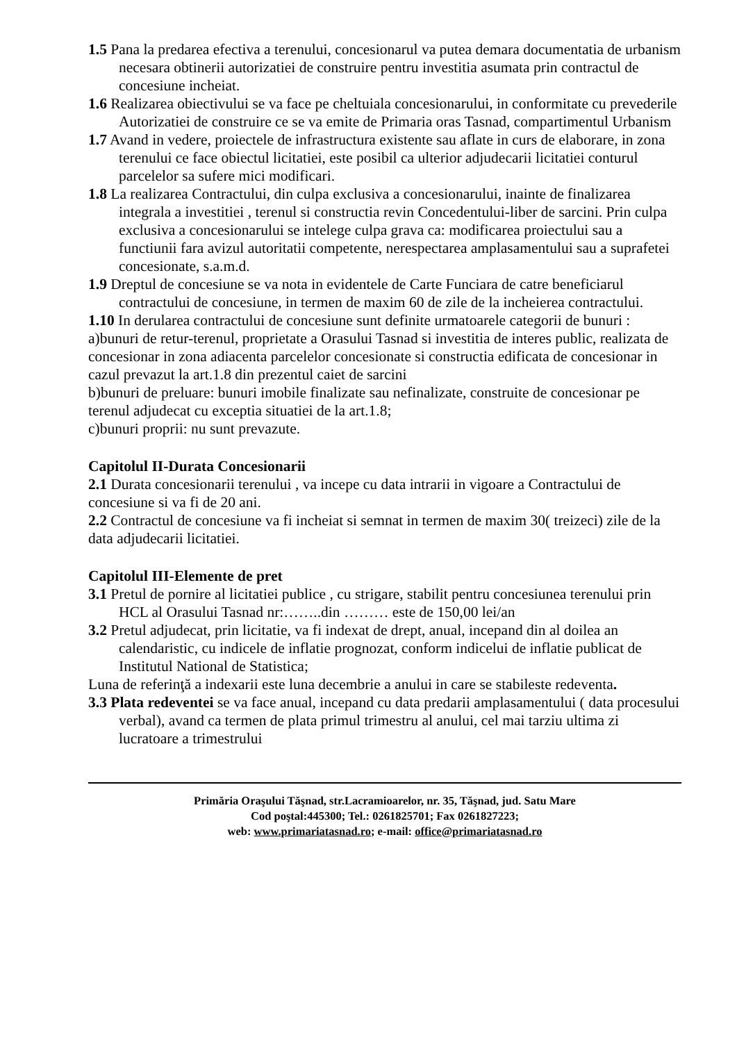1.5 Pana la predarea efectiva a terenului, concesionarul va putea demara documentatia de urbanism necesara obtinerii autorizatiei de construire pentru investitia asumata prin contractul de concesiune incheiat.
1.6 Realizarea obiectivului se va face pe cheltuiala concesionarului, in conformitate cu prevederile Autorizatiei de construire ce se va emite de Primaria oras Tasnad, compartimentul Urbanism
1.7 Avand in vedere, proiectele de infrastructura existente sau aflate in curs de elaborare, in zona terenului ce face obiectul licitatiei, este posibil ca ulterior adjudecarii licitatiei conturul parcelelor sa sufere mici modificari.
1.8 La realizarea Contractului, din culpa exclusiva a concesionarului, inainte de finalizarea integrala a investitiei , terenul si constructia revin Concedentului-liber de sarcini. Prin culpa exclusiva a concesionarului se intelege culpa grava ca: modificarea proiectului sau a functiunii fara avizul autoritatii competente, nerespectarea amplasamentului sau a suprafetei concesionate, s.a.m.d.
1.9 Dreptul de concesiune se va nota in evidentele de Carte Funciara de catre beneficiarul contractului de concesiune, in termen de maxim 60 de zile de la incheierea contractului.
1.10 In derularea contractului de concesiune sunt definite urmatoarele categorii de bunuri :
a)bunuri de retur-terenul, proprietate a Orasului Tasnad si investitia de interes public, realizata de concesionar in zona adiacenta parcelelor concesionate si constructia edificata de concesionar in cazul prevazut la art.1.8 din prezentul caiet de sarcini
b)bunuri de preluare: bunuri imobile finalizate sau nefinalizate, construite de concesionar pe terenul adjudecat cu exceptia situatiei de la art.1.8;
c)bunuri proprii: nu sunt prevazute.
Capitolul II-Durata Concesionarii
2.1 Durata concesionarii terenului , va incepe cu data intrarii in vigoare a Contractului de concesiune si va fi de 20 ani.
2.2 Contractul de concesiune va fi incheiat si semnat in termen de maxim 30( treizeci) zile de la data adjudecarii licitatiei.
Capitolul III-Elemente de pret
3.1 Pretul de pornire al licitatiei publice , cu strigare, stabilit pentru concesiunea terenului prin HCL al Orasului Tasnad nr:……..din ……… este de 150,00 lei/an
3.2 Pretul adjudecat, prin licitatie, va fi indexat de drept, anual, incepand din al doilea an calendaristic, cu indicele de inflatie prognozat, conform indicelui de inflatie publicat de Institutul National de Statistica;
Luna de referinţă a indexarii este luna decembrie a anului in care se stabileste redeventa.
3.3 Plata redeventei se va face anual, incepand cu data predarii amplasamentului ( data procesului verbal), avand ca termen de plata primul trimestru al anului, cel mai tarziu ultima zi lucratoare a trimestrului
Primăria Oraşului Tăşnad, str.Lacramioarelor, nr. 35, Tăşnad, jud. Satu Mare
Cod poştal:445300; Tel.: 0261825701; Fax 0261827223;
web: www.primariatasnad.ro; e-mail: office@primariatasnad.ro